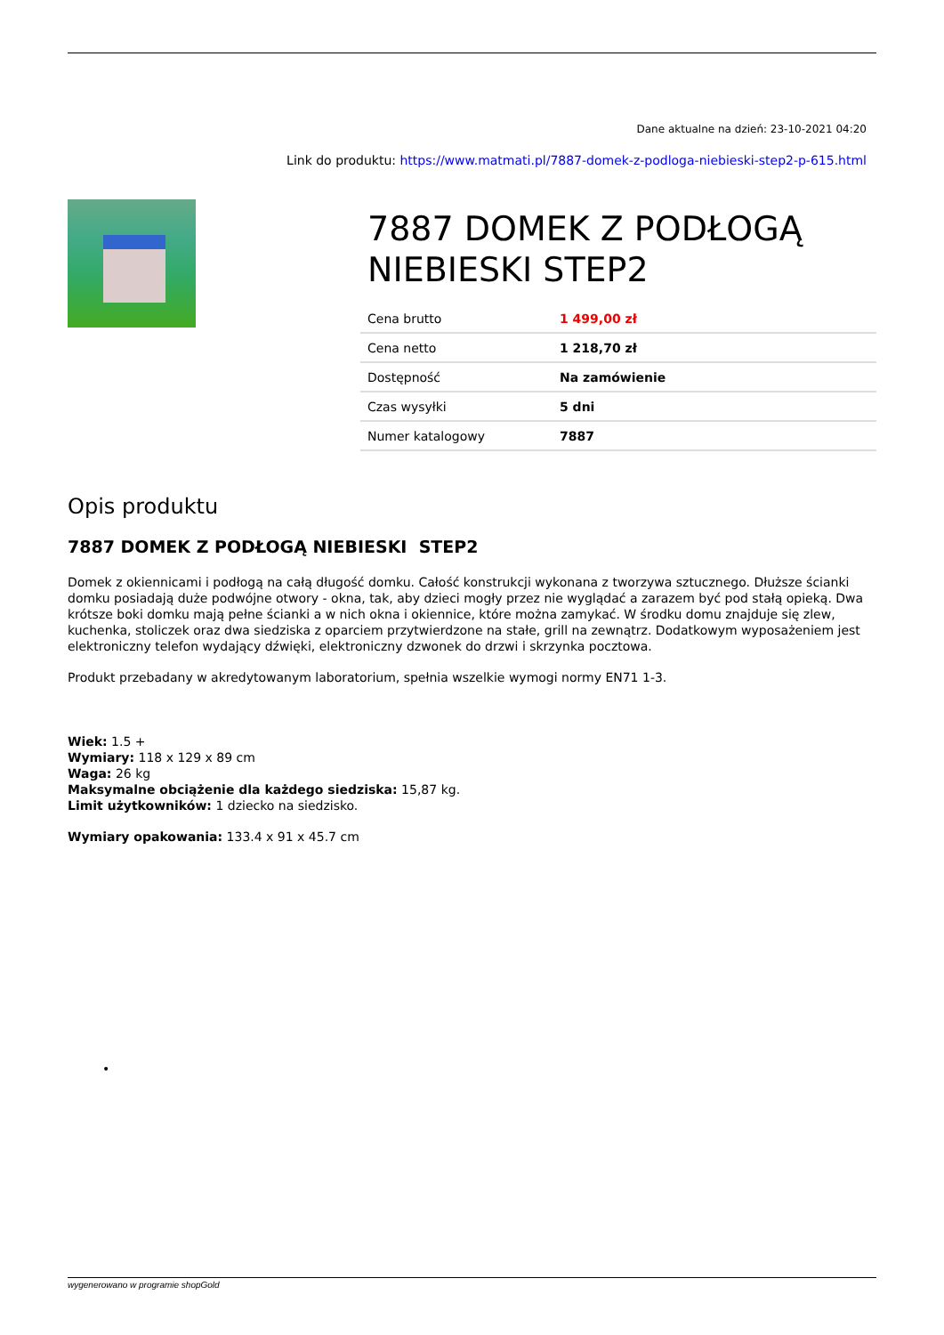Dane aktualne na dzień: 23-10-2021 04:20
Link do produktu: https://www.matmati.pl/7887-domek-z-podloga-niebieski-step2-p-615.html
7887 DOMEK Z PODŁOGĄ NIEBIESKI STEP2
| Cena brutto | 1 499,00 zł |
| Cena netto | 1 218,70 zł |
| Dostępność | Na zamówienie |
| Czas wysyłki | 5 dni |
| Numer katalogowy | 7887 |
Opis produktu
7887 DOMEK Z PODŁOGĄ NIEBIESKI STEP2
Domek z okiennicami i podłogą na całą długość domku. Całość konstrukcji wykonana z tworzywa sztucznego. Dłuższe ścianki domku posiadają duże podwójne otwory - okna, tak, aby dzieci mogły przez nie wyglądać a zarazem być pod stałą opieką. Dwa krótsze boki domku mają pełne ścianki a w nich okna i okiennice, które można zamykać. W środku domu znajduje się zlew, kuchenka, stoliczek oraz dwa siedziska z oparciem przytwierdzone na stałe, grill na zewnątrz. Dodatkowym wyposażeniem jest elektroniczny telefon wydający dźwięki, elektroniczny dzwonek do drzwi i skrzynka pocztowa.
Produkt przebadany w akredytowanym laboratorium, spełnia wszelkie wymogi normy EN71 1-3.
Wiek: 1.5 +
Wymiary: 118 x 129 x 89 cm
Waga: 26 kg
Maksymalne obciążenie dla każdego siedziska: 15,87 kg.
Limit użytkowników: 1 dziecko na siedzisko.
Wymiary opakowania: 133.4 x 91 x 45.7 cm
•
wygenerowano w programie shopGold